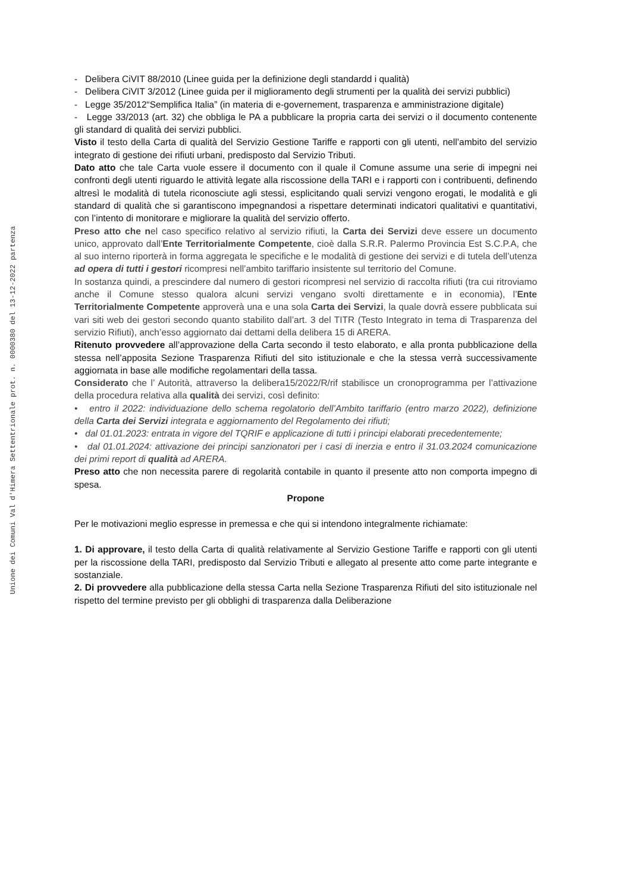Unione dei Comuni Val d'Himera Settentrionale prot. n. 0000380 del 13-12-2022 partenza
- Delibera CiVIT 88/2010 (Linee guida per la definizione degli standardd i qualità)
- Delibera CiVIT 3/2012 (Linee guida per il miglioramento degli strumenti per la qualità dei servizi pubblici)
- Legge 35/2012“Semplifica Italia” (in materia di e-governement, trasparenza e amministrazione digitale)
- Legge 33/2013 (art. 32) che obbliga le PA a pubblicare la propria carta dei servizi o il documento contenente gli standard di qualità dei servizi pubblici.
Visto il testo della Carta di qualità del Servizio Gestione Tariffe e rapporti con gli utenti, nell’ambito del servizio integrato di gestione dei rifiuti urbani, predisposto dal Servizio Tributi.
Dato atto che tale Carta vuole essere il documento con il quale il Comune assume una serie di impegni nei confronti degli utenti riguardo le attività legate alla riscossione della TARI e i rapporti con i contribuenti, definendo altresì le modalità di tutela riconosciute agli stessi, esplicitando quali servizi vengono erogati, le modalità e gli standard di qualità che si garantiscono impegnandosi a rispettare determinati indicatori qualitativi e quantitativi, con l’intento di monitorare e migliorare la qualità del servizio offerto.
Preso atto che nel caso specifico relativo al servizio rifiuti, la Carta dei Servizi deve essere un documento unico, approvato dall’Ente Territorialmente Competente, cioè dalla S.R.R. Palermo Provincia Est S.C.P.A, che al suo interno riporterà in forma aggregata le specifiche e le modalità di gestione dei servizi e di tutela dell’utenza ad opera di tutti i gestori ricompresi nell’ambito tariffario insistente sul territorio del Comune.
In sostanza quindi, a prescindere dal numero di gestori ricompresi nel servizio di raccolta rifiuti (tra cui ritroviamo anche il Comune stesso qualora alcuni servizi vengano svolti direttamente e in economia), l’Ente Territorialmente Competente approverà una e una sola Carta dei Servizi, la quale dovrà essere pubblicata sui vari siti web dei gestori secondo quanto stabilito dall’art. 3 del TITR (Testo Integrato in tema di Trasparenza del servizio Rifiuti), anch’esso aggiornato dai dettami della delibera 15 di ARERA.
Ritenuto provvedere all’approvazione della Carta secondo il testo elaborato, e alla pronta pubblicazione della stessa nell’apposita Sezione Trasparenza Rifiuti del sito istituzionale e che la stessa verrà successivamente aggiornata in base alle modifiche regolamentari della tassa.
Considerato che l’ Autorità, attraverso la delibera15/2022/R/rif stabilisce un cronoprogramma per l’attivazione della procedura relativa alla qualità dei servizi, così definito:
• entro il 2022: individuazione dello schema regolatorio dell’Ambito tariffario (entro marzo 2022), definizione della Carta dei Servizi integrata e aggiornamento del Regolamento dei rifiuti;
• dal 01.01.2023: entrata in vigore del TQRIF e applicazione di tutti i principi elaborati precedentemente;
• dal 01.01.2024: attivazione dei principi sanzionatori per i casi di inerzia e entro il 31.03.2024 comunicazione dei primi report di qualità ad ARERA.
Preso atto che non necessita parere di regolarità contabile in quanto il presente atto non comporta impegno di spesa.
Propone
Per le motivazioni meglio espresse in premessa e che qui si intendono integralmente richiamate:
1. Di approvare, il testo della Carta di qualità relativamente al Servizio Gestione Tariffe e rapporti con gli utenti per la riscossione della TARI, predisposto dal Servizio Tributi e allegato al presente atto come parte integrante e sostanziale.
2. Di provvedere alla pubblicazione della stessa Carta nella Sezione Trasparenza Rifiuti del sito istituzionale nel rispetto del termine previsto per gli obblighi di trasparenza dalla Deliberazione